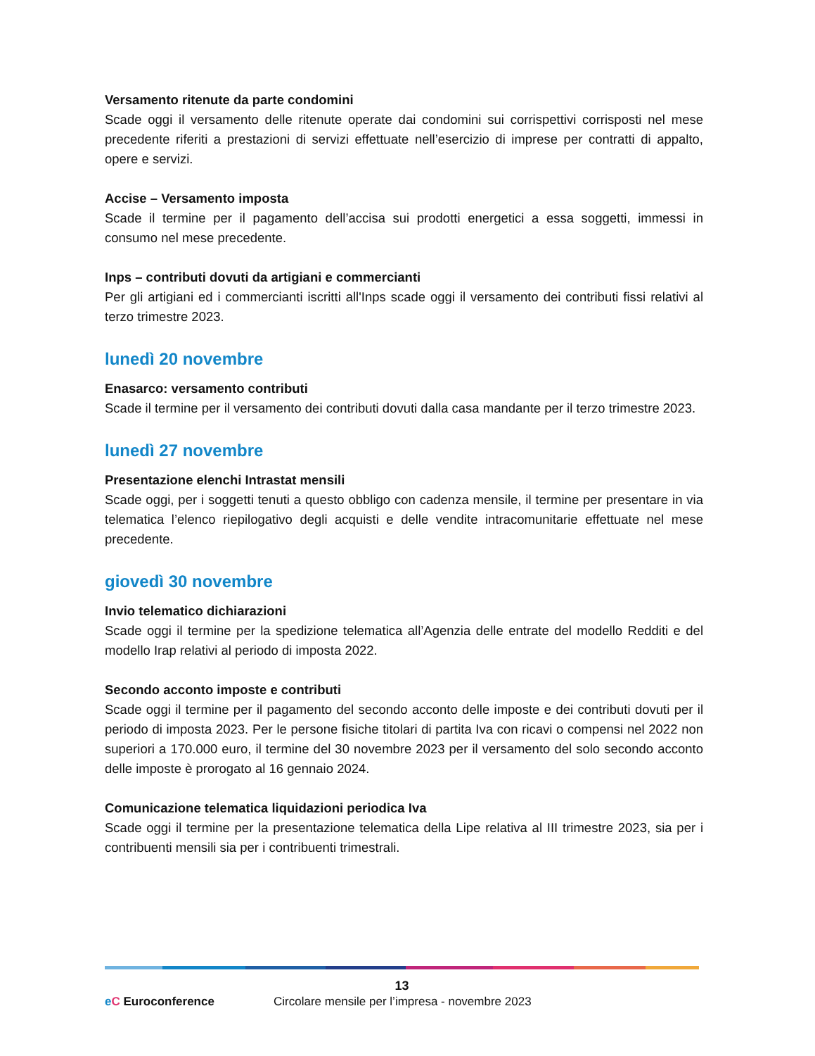Versamento ritenute da parte condomini
Scade oggi il versamento delle ritenute operate dai condomini sui corrispettivi corrisposti nel mese precedente riferiti a prestazioni di servizi effettuate nell’esercizio di imprese per contratti di appalto, opere e servizi.
Accise – Versamento imposta
Scade il termine per il pagamento dell’accisa sui prodotti energetici a essa soggetti, immessi in consumo nel mese precedente.
Inps – contributi dovuti da artigiani e commercianti
Per gli artigiani ed i commercianti iscritti all'Inps scade oggi il versamento dei contributi fissi relativi al terzo trimestre 2023.
lunedì 20 novembre
Enasarco: versamento contributi
Scade il termine per il versamento dei contributi dovuti dalla casa mandante per il terzo trimestre 2023.
lunedì 27 novembre
Presentazione elenchi Intrastat mensili
Scade oggi, per i soggetti tenuti a questo obbligo con cadenza mensile, il termine per presentare in via telematica l’elenco riepilogativo degli acquisti e delle vendite intracomunitarie effettuate nel mese precedente.
giovedì 30 novembre
Invio telematico dichiarazioni
Scade oggi il termine per la spedizione telematica all’Agenzia delle entrate del modello Redditi e del modello Irap relativi al periodo di imposta 2022.
Secondo acconto imposte e contributi
Scade oggi il termine per il pagamento del secondo acconto delle imposte e dei contributi dovuti per il periodo di imposta 2023. Per le persone fisiche titolari di partita Iva con ricavi o compensi nel 2022 non superiori a 170.000 euro, il termine del 30 novembre 2023 per il versamento del solo secondo acconto delle imposte è prorogato al 16 gennaio 2024.
Comunicazione telematica liquidazioni periodica Iva
Scade oggi il termine per la presentazione telematica della Lipe relativa al III trimestre 2023, sia per i contribuenti mensili sia per i contribuenti trimestrali.
13
eC Euroconference
Circolare mensile per l’impresa - novembre 2023